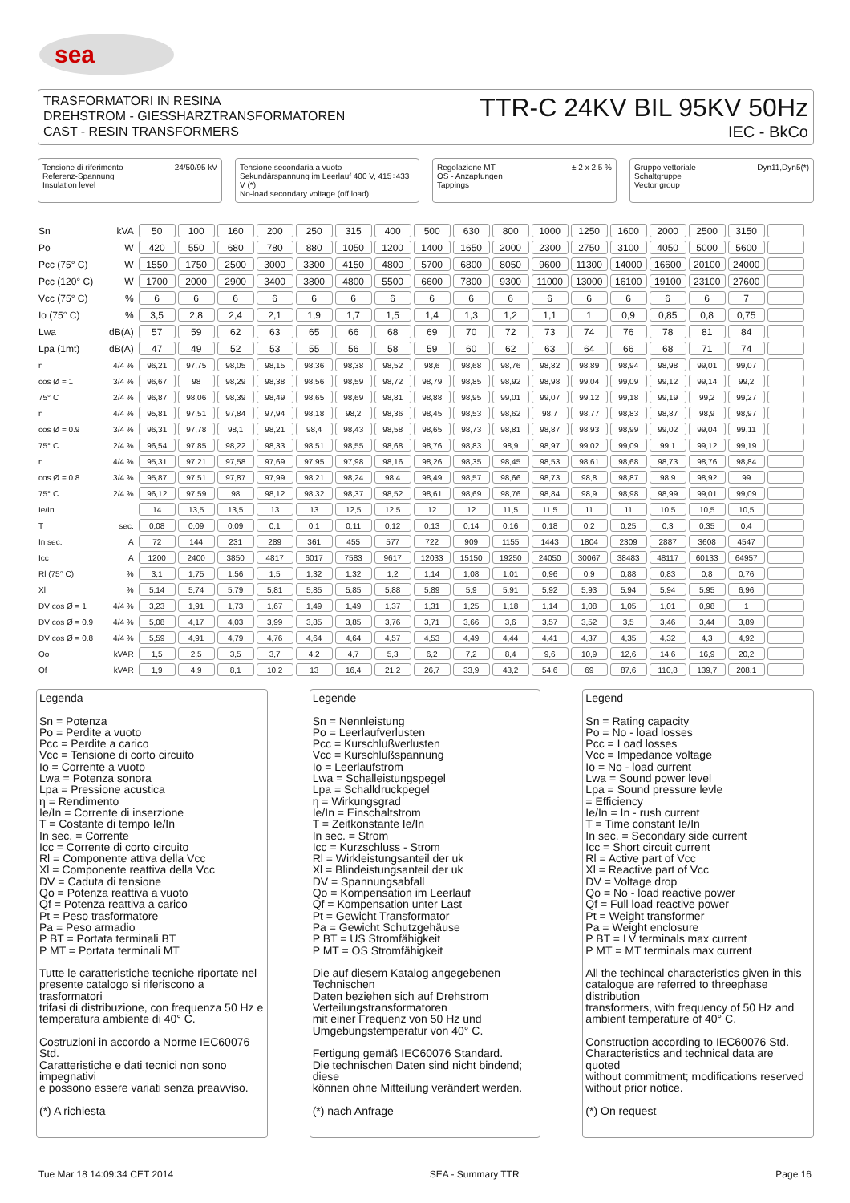sea
TRASFORMATORI IN RESINA
DREHSTROM - GIESSHARZTRANSFORMATOREN
CAST - RESIN TRANSFORMERS
TTR-C 24KV BIL 95KV 50Hz
IEC - BkCo
Tensione di riferimento
Referenz-Spannung
Insulation level 24/50/95 kV
Tensione secondaria a vuoto
Sekundärspannung im Leerlauf 400 V, 415÷433 V (*)
No-load secondary voltage (off load)
Regolazione MT
OS - Anzapfungen
Tappings ± 2 x 2,5 %
Gruppo vettoriale
Schaltgruppe
Vector group Dyn11,Dyn5(*)
| Sn | kVA | 50 | 100 | 160 | 200 | 250 | 315 | 400 | 500 | 630 | 800 | 1000 | 1250 | 1600 | 2000 | 2500 | 3150 | |
| Po | W | 420 | 550 | 680 | 780 | 880 | 1050 | 1200 | 1400 | 1650 | 2000 | 2300 | 2750 | 3100 | 4050 | 5000 | 5600 | |
| Pcc (75° C) | W | 1550 | 1750 | 2500 | 3000 | 3300 | 4150 | 4800 | 5700 | 6800 | 8050 | 9600 | 11300 | 14000 | 16600 | 20100 | 24000 | |
| Pcc (120° C) | W | 1700 | 2000 | 2900 | 3400 | 3800 | 4800 | 5500 | 6600 | 7800 | 9300 | 11000 | 13000 | 16100 | 19100 | 23100 | 27600 | |
| Vcc (75° C) | % | 6 | 6 | 6 | 6 | 6 | 6 | 6 | 6 | 6 | 6 | 6 | 6 | 6 | 6 | 6 | 7 | |
| Io (75° C) | % | 3,5 | 2,8 | 2,4 | 2,1 | 1,9 | 1,7 | 1,5 | 1,4 | 1,3 | 1,2 | 1,1 | 1 | 0,9 | 0,85 | 0,8 | 0,75 | |
| Lwa | dB(A) | 57 | 59 | 62 | 63 | 65 | 66 | 68 | 69 | 70 | 72 | 73 | 74 | 76 | 78 | 81 | 84 | |
| Lpa (1mt) | dB(A) | 47 | 49 | 52 | 53 | 55 | 56 | 58 | 59 | 60 | 62 | 63 | 64 | 66 | 68 | 71 | 74 | |
| η | 4/4 % | 96,21 | 97,75 | 98,05 | 98,15 | 98,36 | 98,38 | 98,52 | 98,6 | 98,68 | 98,76 | 98,82 | 98,89 | 98,94 | 98,98 | 99,01 | 99,07 | |
| cos Ø = 1 | 3/4 % | 96,67 | 98 | 98,29 | 98,38 | 98,56 | 98,59 | 98,72 | 98,79 | 98,85 | 98,92 | 98,98 | 99,04 | 99,09 | 99,12 | 99,14 | 99,2 | |
| 75° C | 2/4 % | 96,87 | 98,06 | 98,39 | 98,49 | 98,65 | 98,69 | 98,81 | 98,88 | 98,95 | 99,01 | 99,07 | 99,12 | 99,18 | 99,19 | 99,2 | 99,27 | |
| η | 4/4 % | 95,81 | 97,51 | 97,84 | 97,94 | 98,18 | 98,2 | 98,36 | 98,45 | 98,53 | 98,62 | 98,7 | 98,77 | 98,83 | 98,87 | 98,9 | 98,97 | |
| cos Ø = 0.9 | 3/4 % | 96,31 | 97,78 | 98,1 | 98,21 | 98,4 | 98,43 | 98,58 | 98,65 | 98,73 | 98,81 | 98,87 | 98,93 | 98,99 | 99,02 | 99,04 | 99,11 | |
| 75° C | 2/4 % | 96,54 | 97,85 | 98,22 | 98,33 | 98,51 | 98,55 | 98,68 | 98,76 | 98,83 | 98,9 | 98,97 | 99,02 | 99,09 | 99,1 | 99,12 | 99,19 | |
| η | 4/4 % | 95,31 | 97,21 | 97,58 | 97,69 | 97,95 | 97,98 | 98,16 | 98,26 | 98,35 | 98,45 | 98,53 | 98,61 | 98,68 | 98,73 | 98,76 | 98,84 | |
| cos Ø = 0.8 | 3/4 % | 95,87 | 97,51 | 97,87 | 97,99 | 98,21 | 98,24 | 98,4 | 98,49 | 98,57 | 98,66 | 98,73 | 98,8 | 98,87 | 98,9 | 98,92 | 99 | |
| 75° C | 2/4 % | 96,12 | 97,59 | 98 | 98,12 | 98,32 | 98,37 | 98,52 | 98,61 | 98,69 | 98,76 | 98,84 | 98,9 | 98,98 | 98,99 | 99,01 | 99,09 | |
| Ie/In | | 14 | 13,5 | 13,5 | 13 | 13 | 12,5 | 12,5 | 12 | 12 | 11,5 | 11,5 | 11 | 11 | 10,5 | 10,5 | 10,5 | |
| T | sec. | 0,08 | 0,09 | 0,09 | 0,1 | 0,1 | 0,11 | 0,12 | 0,13 | 0,14 | 0,16 | 0,18 | 0,2 | 0,25 | 0,3 | 0,35 | 0,4 | |
| In sec. | A | 72 | 144 | 231 | 289 | 361 | 455 | 577 | 722 | 909 | 1155 | 1443 | 1804 | 2309 | 2887 | 3608 | 4547 | |
| Icc | A | 1200 | 2400 | 3850 | 4817 | 6017 | 7583 | 9617 | 12033 | 15150 | 19250 | 24050 | 30067 | 38483 | 48117 | 60133 | 64957 | |
| Rl (75° C) | % | 3,1 | 1,75 | 1,56 | 1,5 | 1,32 | 1,32 | 1,2 | 1,14 | 1,08 | 1,01 | 0,96 | 0,9 | 0,88 | 0,83 | 0,8 | 0,76 | |
| Xl | % | 5,14 | 5,74 | 5,79 | 5,81 | 5,85 | 5,85 | 5,88 | 5,89 | 5,9 | 5,91 | 5,92 | 5,93 | 5,94 | 5,94 | 5,95 | 6,96 | |
| DV cos Ø = 1 | 4/4 % | 3,23 | 1,91 | 1,73 | 1,67 | 1,49 | 1,49 | 1,37 | 1,31 | 1,25 | 1,18 | 1,14 | 1,08 | 1,05 | 1,01 | 0,98 | 1 | |
| DV cos Ø = 0.9 | 4/4 % | 5,08 | 4,17 | 4,03 | 3,99 | 3,85 | 3,85 | 3,76 | 3,71 | 3,66 | 3,6 | 3,57 | 3,52 | 3,5 | 3,46 | 3,44 | 3,89 | |
| DV cos Ø = 0.8 | 4/4 % | 5,59 | 4,91 | 4,79 | 4,76 | 4,64 | 4,64 | 4,57 | 4,53 | 4,49 | 4,44 | 4,41 | 4,37 | 4,35 | 4,32 | 4,3 | 4,92 | |
| Qo | kVAR | 1,5 | 2,5 | 3,5 | 3,7 | 4,2 | 4,7 | 5,3 | 6,2 | 7,2 | 8,4 | 9,6 | 10,9 | 12,6 | 14,6 | 16,9 | 20,2 | |
| Qf | kVAR | 1,9 | 4,9 | 8,1 | 10,2 | 13 | 16,4 | 21,2 | 26,7 | 33,9 | 43,2 | 54,6 | 69 | 87,6 | 110,8 | 139,7 | 208,1 | |
Legenda
Sn = Potenza
Po = Perdite a vuoto
Pcc = Perdite a carico
Vcc = Tensione di corto circuito
Io = Corrente a vuoto
Lwa = Potenza sonora
Lpa = Pressione acustica
η = Rendimento
Ie/In = Corrente di inserzione
T = Costante di tempo Ie/In
In sec. = Corrente
Icc = Corrente di corto circuito
Rl = Componente attiva della Vcc
Xl = Componente reattiva della Vcc
DV = Caduta di tensione
Qo = Potenza reattiva a vuoto
Qf = Potenza reattiva a carico
Pt = Peso trasformatore
Pa = Peso armadio
P BT = Portata terminali BT
P MT = Portata terminali MT
Tutte le caratteristiche tecniche riportate nel presente catalogo si riferiscono a trasformatori
trifasi di distribuzione, con frequenza 50 Hz e temperatura ambiente di 40° C.
Costruzioni in accordo a Norme IEC60076 Std.
Caratteristiche e dati tecnici non sono impegnativi
e possono essere variati senza preavviso.
(*) A richiesta
Legende
Sn = Nennleistung
Po = Leerlaufverlusten
Pcc = Kurschlußverlusten
Vcc = Kurschlußspannung
Io = Leerlaufstrom
Lwa = Schalleistungspegel
Lpa = Schalldruckpegel
η = Wirkungsgrad
Ie/In = Einschaltstrom
T = Zeitkonstante Ie/In
In sec. = Strom
Icc = Kurzschluss - Strom
Rl = Wirkleistungsanteil der uk
Xl = Blindeistungsanteil der uk
DV = Spannungsabfall
Qo = Kompensation im Leerlauf
Qf = Kompensation unter Last
Pt = Gewicht Transformator
Pa = Gewicht Schutzgehäuse
P BT = US Stromfähigkeit
P MT = OS Stromfähigkeit
Die auf diesem Katalog angegebenen Technischen
Daten beziehen sich auf Drehstrom Verteilungstransformatoren
mit einer Frequenz von 50 Hz und Umgebungstemperatur von 40° C.
Fertigung gemäß IEC60076 Standard.
Die technischen Daten sind nicht bindend; diese
können ohne Mitteilung verändert werden.
(*) nach Anfrage
Legend
Sn = Rating capacity
Po = No - load losses
Pcc = Load losses
Vcc = Impedance voltage
Io = No - load current
Lwa = Sound power level
Lpa = Sound pressure levle
= Efficiency
Ie/In = In - rush current
T = Time constant Ie/In
In sec. = Secondary side current
Icc = Short circuit current
Rl = Active part of Vcc
Xl = Reactive part of Vcc
DV = Voltage drop
Qo = No - load reactive power
Qf = Full load reactive power
Pt = Weight transformer
Pa = Weight enclosure
P BT = LV terminals max current
P MT = MT terminals max current
All the techincal characteristics given in this catalogue are referred to threephase distribution
transformers, with frequency of 50 Hz and ambient temperature of 40° C.
Construction according to IEC60076 Std.
Characteristics and technical data are quoted
without commitment; modifications reserved without prior notice.
(*) On request
Tue Mar 18 14:09:34 CET 2014 SEA - Summary TTR Page 16